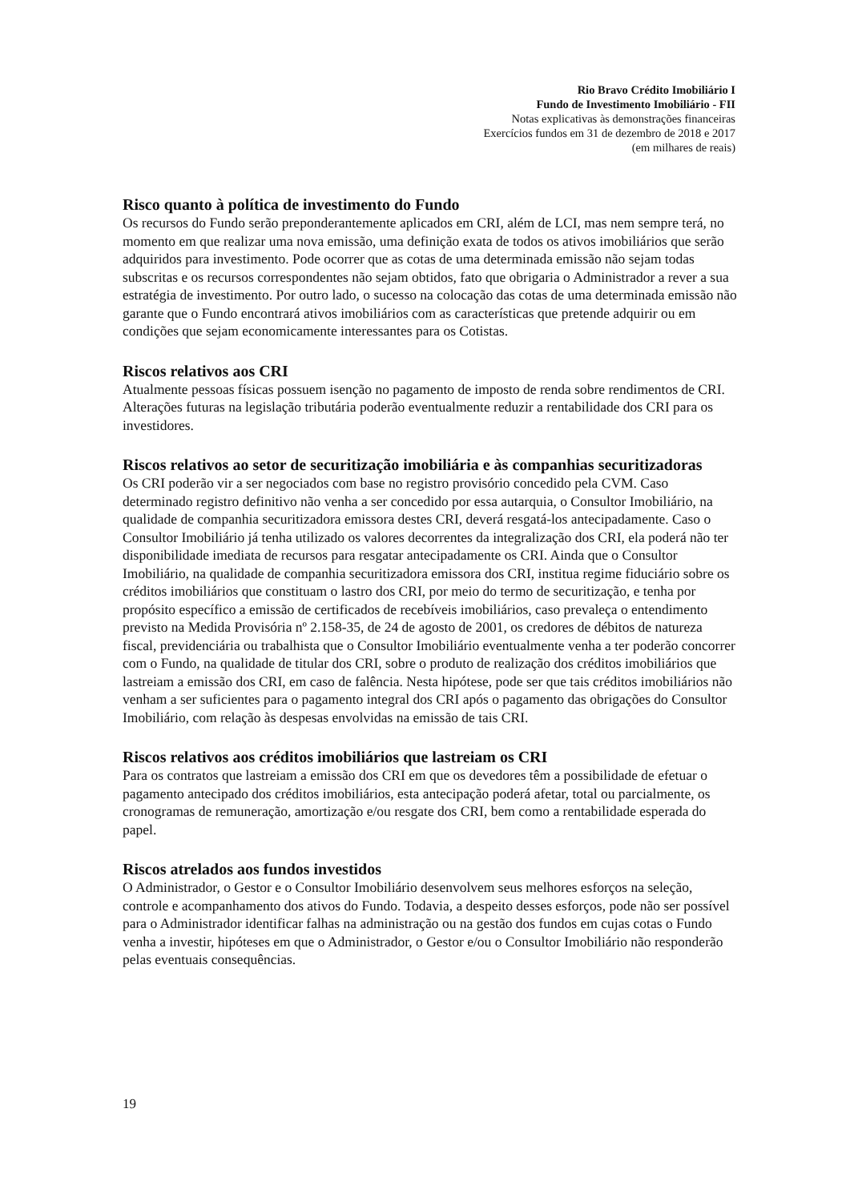Rio Bravo Crédito Imobiliário I
Fundo de Investimento Imobiliário - FII
Notas explicativas às demonstrações financeiras
Exercícios fundos em 31 de dezembro de 2018 e 2017
(em milhares de reais)
Risco quanto à política de investimento do Fundo
Os recursos do Fundo serão preponderantemente aplicados em CRI, além de LCI, mas nem sempre terá, no momento em que realizar uma nova emissão, uma definição exata de todos os ativos imobiliários que serão adquiridos para investimento. Pode ocorrer que as cotas de uma determinada emissão não sejam todas subscritas e os recursos correspondentes não sejam obtidos, fato que obrigaria o Administrador a rever a sua estratégia de investimento. Por outro lado, o sucesso na colocação das cotas de uma determinada emissão não garante que o Fundo encontrará ativos imobiliários com as características que pretende adquirir ou em condições que sejam economicamente interessantes para os Cotistas.
Riscos relativos aos CRI
Atualmente pessoas físicas possuem isenção no pagamento de imposto de renda sobre rendimentos de CRI. Alterações futuras na legislação tributária poderão eventualmente reduzir a rentabilidade dos CRI para os investidores.
Riscos relativos ao setor de securitização imobiliária e às companhias securitizadoras
Os CRI poderão vir a ser negociados com base no registro provisório concedido pela CVM. Caso determinado registro definitivo não venha a ser concedido por essa autarquia, o Consultor Imobiliário, na qualidade de companhia securitizadora emissora destes CRI, deverá resgatá-los antecipadamente. Caso o Consultor Imobiliário já tenha utilizado os valores decorrentes da integralização dos CRI, ela poderá não ter disponibilidade imediata de recursos para resgatar antecipadamente os CRI. Ainda que o Consultor Imobiliário, na qualidade de companhia securitizadora emissora dos CRI, institua regime fiduciário sobre os créditos imobiliários que constituam o lastro dos CRI, por meio do termo de securitização, e tenha por propósito específico a emissão de certificados de recebíveis imobiliários, caso prevaleça o entendimento previsto na Medida Provisória nº 2.158-35, de 24 de agosto de 2001, os credores de débitos de natureza fiscal, previdenciária ou trabalhista que o Consultor Imobiliário eventualmente venha a ter poderão concorrer com o Fundo, na qualidade de titular dos CRI, sobre o produto de realização dos créditos imobiliários que lastreiam a emissão dos CRI, em caso de falência. Nesta hipótese, pode ser que tais créditos imobiliários não venham a ser suficientes para o pagamento integral dos CRI após o pagamento das obrigações do Consultor Imobiliário, com relação às despesas envolvidas na emissão de tais CRI.
Riscos relativos aos créditos imobiliários que lastreiam os CRI
Para os contratos que lastreiam a emissão dos CRI em que os devedores têm a possibilidade de efetuar o pagamento antecipado dos créditos imobiliários, esta antecipação poderá afetar, total ou parcialmente, os cronogramas de remuneração, amortização e/ou resgate dos CRI, bem como a rentabilidade esperada do papel.
Riscos atrelados aos fundos investidos
O Administrador, o Gestor e o Consultor Imobiliário desenvolvem seus melhores esforços na seleção, controle e acompanhamento dos ativos do Fundo. Todavia, a despeito desses esforços, pode não ser possível para o Administrador identificar falhas na administração ou na gestão dos fundos em cujas cotas o Fundo venha a investir, hipóteses em que o Administrador, o Gestor e/ou o Consultor Imobiliário não responderão pelas eventuais consequências.
19